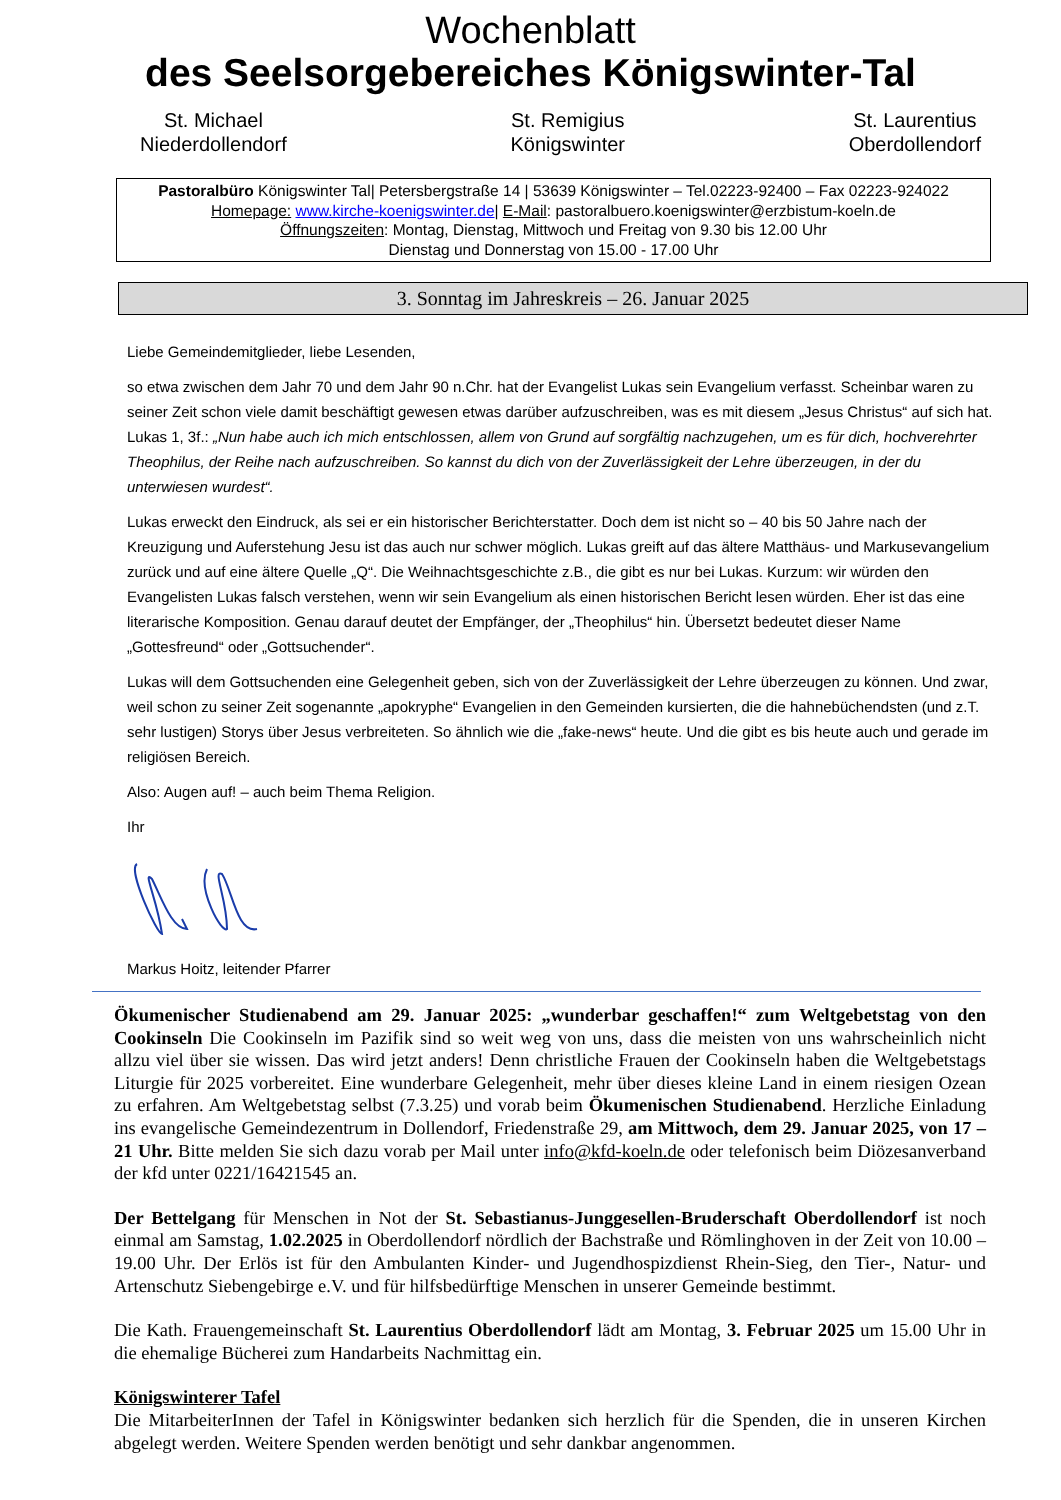Wochenblatt
des Seelsorgebereiches Königswinter-Tal
St. Michael
Niederdollendorf
St. Remigius
Königswinter
St. Laurentius
Oberdollendorf
Pastoralbüro Königswinter Tal| Petersbergstraße 14 | 53639 Königswinter – Tel.02223-92400 – Fax 02223-924022
Homepage: www.kirche-koenigswinter.de| E-Mail: pastoralbuero.koenigswinter@erzbistum-koeln.de
Öffnungszeiten: Montag, Dienstag, Mittwoch und Freitag von 9.30 bis 12.00 Uhr
Dienstag und Donnerstag von 15.00 - 17.00 Uhr
3. Sonntag im Jahreskreis – 26. Januar 2025
Liebe Gemeindemitglieder, liebe Lesenden,
so etwa zwischen dem Jahr 70 und dem Jahr 90 n.Chr. hat der Evangelist Lukas sein Evangelium verfasst. Scheinbar waren zu seiner Zeit schon viele damit beschäftigt gewesen etwas darüber aufzuschreiben, was es mit diesem „Jesus Christus“ auf sich hat. Lukas 1, 3f.: „Nun habe auch ich mich entschlossen, allem von Grund auf sorgfältig nachzugehen, um es für dich, hochverehrter Theophilus, der Reihe nach aufzuschreiben. So kannst du dich von der Zuverlässigkeit der Lehre überzeugen, in der du unterwiesen wurdest“.
Lukas erweckt den Eindruck, als sei er ein historischer Berichterstatter. Doch dem ist nicht so – 40 bis 50 Jahre nach der Kreuzigung und Auferstehung Jesu ist das auch nur schwer möglich. Lukas greift auf das ältere Matthäus- und Markusevangelium zurück und auf eine ältere Quelle „Q“. Die Weihnachtsgeschichte z.B., die gibt es nur bei Lukas. Kurzum: wir würden den Evangelisten Lukas falsch verstehen, wenn wir sein Evangelium als einen historischen Bericht lesen würden. Eher ist das eine literarische Komposition. Genau darauf deutet der Empfänger, der „Theophilus“ hin. Übersetzt bedeutet dieser Name „Gottesfreund“ oder „Gottsuchender“.
Lukas will dem Gottsuchenden eine Gelegenheit geben, sich von der Zuverlässigkeit der Lehre überzeugen zu können. Und zwar, weil schon zu seiner Zeit sogenannte „apokryphe“ Evangelien in den Gemeinden kursierten, die die hahnebüchendsten (und z.T. sehr lustigen) Storys über Jesus verbreiteten. So ähnlich wie die „fake-news“ heute. Und die gibt es bis heute auch und gerade im religiösen Bereich.
Also: Augen auf! – auch beim Thema Religion.
Ihr
Markus Hoitz, leitender Pfarrer
Ökumenischer Studienabend am 29. Januar 2025: „wunderbar geschaffen!“ zum Weltgebetstag von den Cookinseln Die Cookinseln im Pazifik sind so weit weg von uns, dass die meisten von uns wahrscheinlich nicht allzu viel über sie wissen. Das wird jetzt anders! Denn christliche Frauen der Cookinseln haben die Weltgebetstags Liturgie für 2025 vorbereitet. Eine wunderbare Gelegenheit, mehr über dieses kleine Land in einem riesigen Ozean zu erfahren. Am Weltgebetstag selbst (7.3.25) und vorab beim Ökumenischen Studienabend. Herzliche Einladung ins evangelische Gemeindezentrum in Dollendorf, Friedenstraße 29, am Mittwoch, dem 29. Januar 2025, von 17 – 21 Uhr. Bitte melden Sie sich dazu vorab per Mail unter info@kfd-koeln.de oder telefonisch beim Diözesanverband der kfd unter 0221/16421545 an.
Der Bettelgang für Menschen in Not der St. Sebastianus-Junggesellen-Bruderschaft Oberdollendorf ist noch einmal am Samstag, 1.02.2025 in Oberdollendorf nördlich der Bachstraße und Römlinghoven in der Zeit von 10.00 – 19.00 Uhr. Der Erlös ist für den Ambulanten Kinder- und Jugendhospizdienst Rhein-Sieg, den Tier-, Natur- und Artenschutz Siebengebirge e.V. und für hilfsbedürftige Menschen in unserer Gemeinde bestimmt.
Die Kath. Frauengemeinschaft St. Laurentius Oberdollendorf lädt am Montag, 3. Februar 2025 um 15.00 Uhr in die ehemalige Bücherei zum Handarbeits Nachmittag ein.
Königswinterer Tafel
Die MitarbeiterInnen der Tafel in Königswinter bedanken sich herzlich für die Spenden, die in unseren Kirchen abgelegt werden. Weitere Spenden werden benötigt und sehr dankbar angenommen.